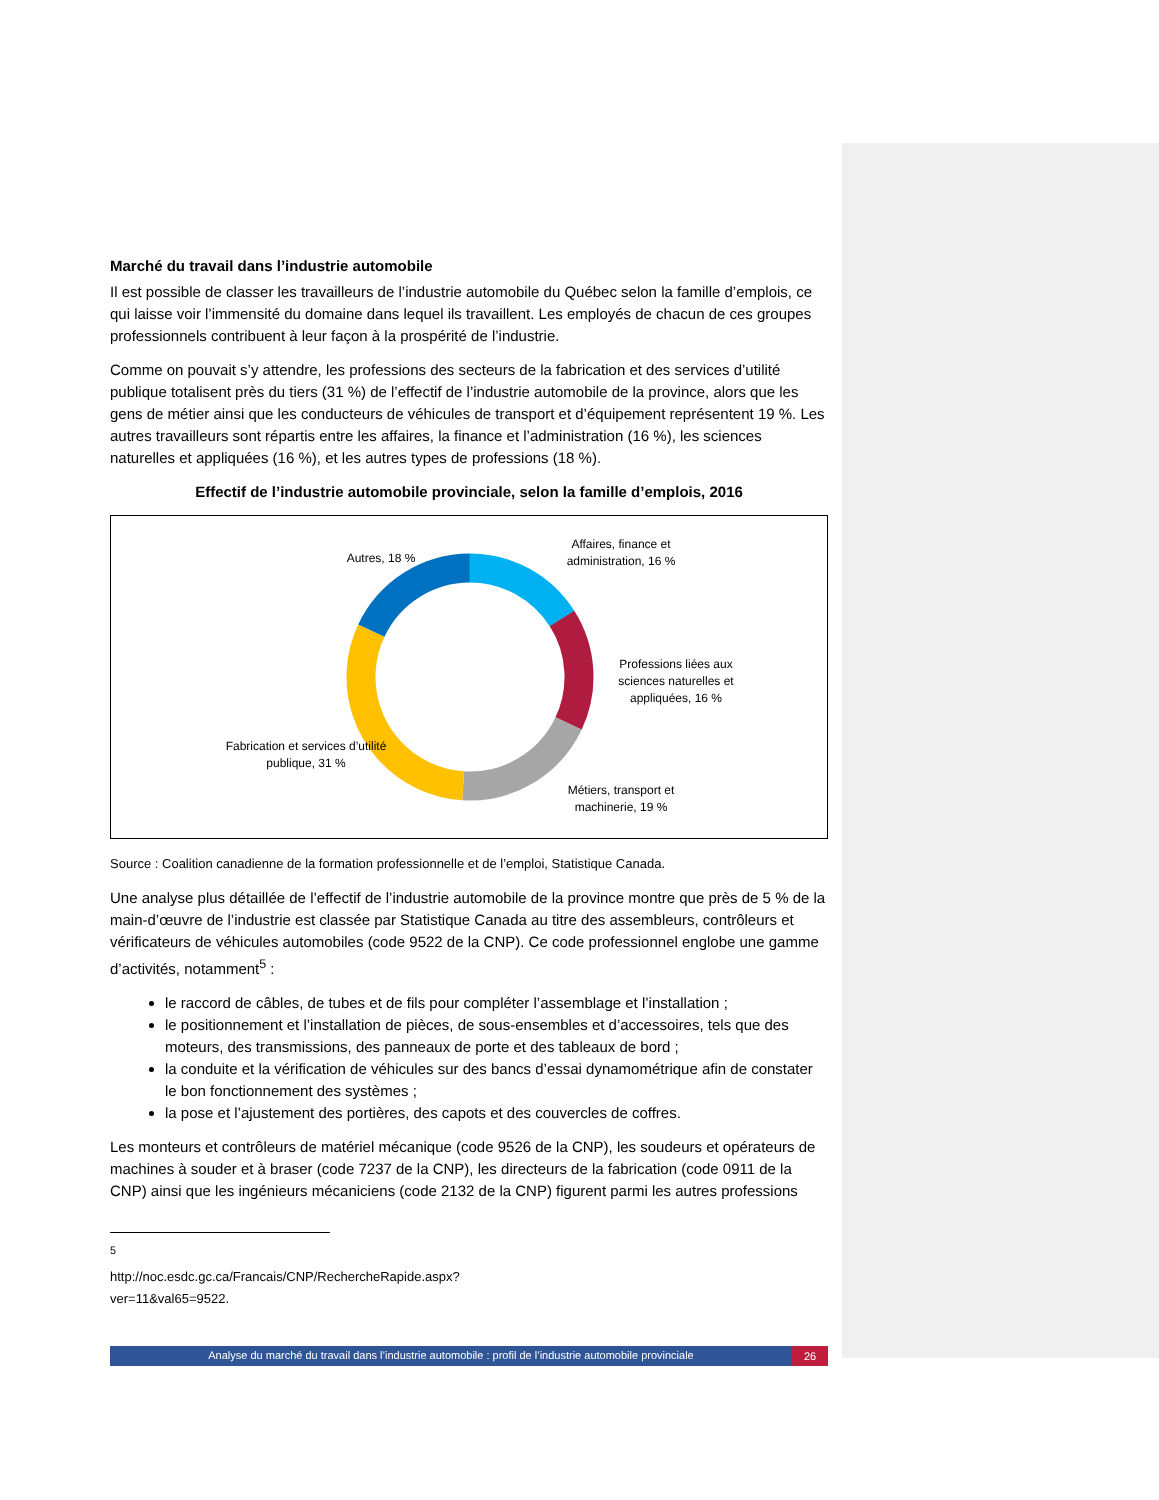Marché du travail dans l’industrie automobile
Il est possible de classer les travailleurs de l’industrie automobile du Québec selon la famille d’emplois, ce qui laisse voir l’immensité du domaine dans lequel ils travaillent. Les employés de chacun de ces groupes professionnels contribuent à leur façon à la prospérité de l’industrie.
Comme on pouvait s’y attendre, les professions des secteurs de la fabrication et des services d’utilité publique totalisent près du tiers (31 %) de l’effectif de l’industrie automobile de la province, alors que les gens de métier ainsi que les conducteurs de véhicules de transport et d’équipement représentent 19 %. Les autres travailleurs sont répartis entre les affaires, la finance et l’administration (16 %), les sciences naturelles et appliquées (16 %), et les autres types de professions (18 %).
Effectif de l’industrie automobile provinciale, selon la famille d’emplois, 2016
Affaires, finance et administration, 16 %
Autres, 18 %
Professions liées aux sciences naturelles et appliquées, 16 %
Fabrication et services d’utilité publique, 31 %
Métiers, transport et machinerie, 19 %
Source : Coalition canadienne de la formation professionnelle et de l’emploi, Statistique Canada.
Une analyse plus détaillée de l’effectif de l’industrie automobile de la province montre que près de 5 % de la main-d’œuvre de l’industrie est classée par Statistique Canada au titre des assembleurs, contrôleurs et vérificateurs de véhicules automobiles (code 9522 de la CNP). Ce code professionnel englobe une gamme d’activités, notamment<sup>5</sup> :
le raccord de câbles, de tubes et de fils pour compléter l’assemblage et l’installation ;
le positionnement et l’installation de pièces, de sous-ensembles et d’accessoires, tels que des moteurs, des transmissions, des panneaux de porte et des tableaux de bord ;
la conduite et la vérification de véhicules sur des bancs d’essai dynamométrique afin de constater le bon fonctionnement des systèmes ;
la pose et l’ajustement des portières, des capots et des couvercles de coffres.
Les monteurs et contrôleurs de matériel mécanique (code 9526 de la CNP), les soudeurs et opérateurs de machines à souder et à braser (code 7237 de la CNP), les directeurs de la fabrication (code 0911 de la CNP) ainsi que les ingénieurs mécaniciens (code 2132 de la CNP) figurent parmi les autres professions
<sup>5</sup> http://noc.esdc.gc.ca/Francais/CNP/RechercheRapide.aspx?ver=11&val65=9522.
Analyse du marché du travail dans l’industrie automobile : profil de l’industrie automobile provinciale
26